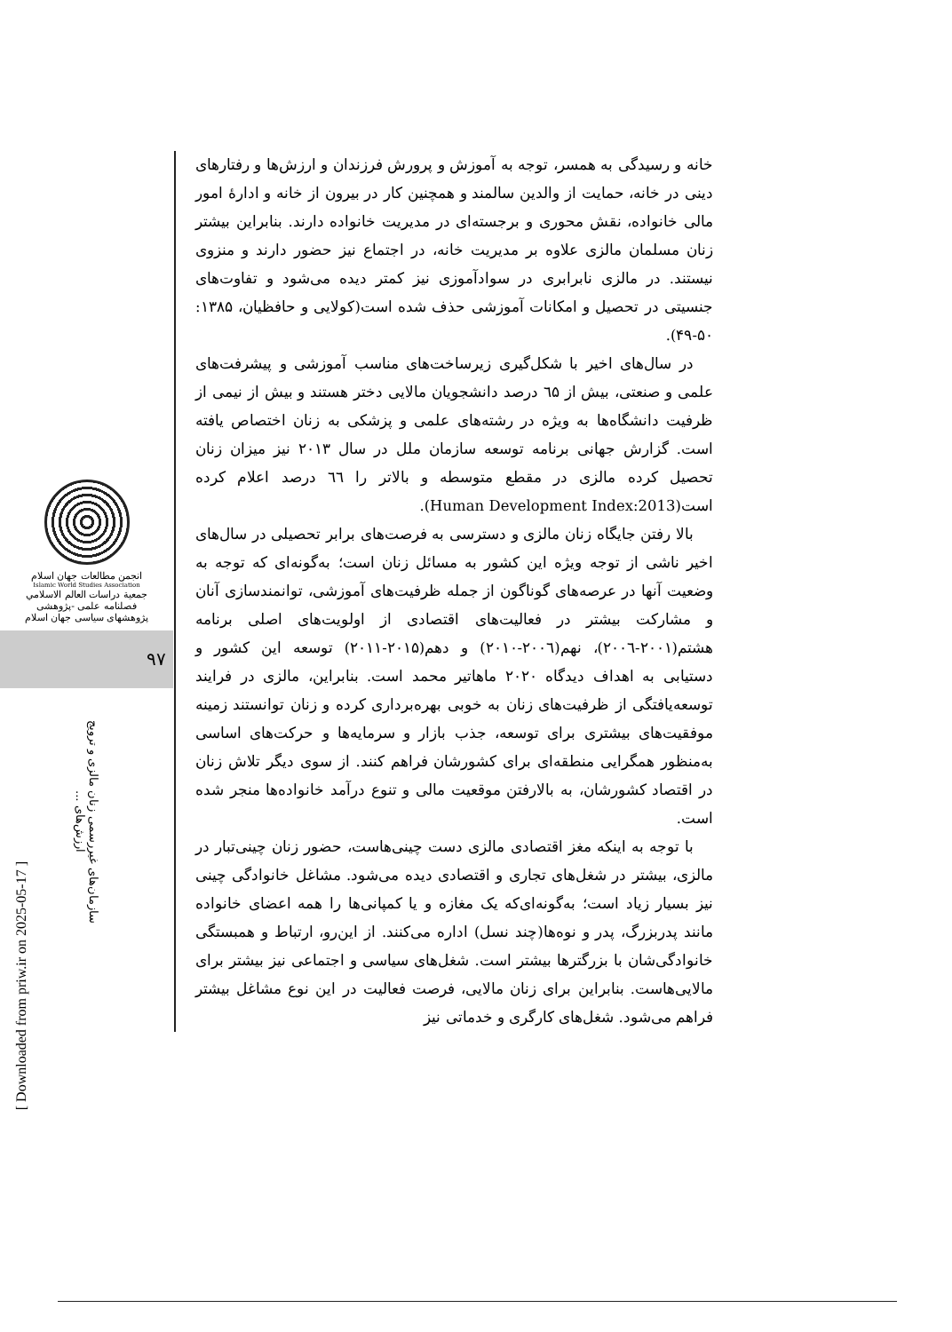[ Downloaded from priw.ir on 2025-05-17 ]
انجمن مطالعات جهان اسلام
Islamic World Studies Association
جمعية دراسات العالم الاسلامي
فصلنامه علمی -پژوهشی
پژوهشهای سیاسی جهان اسلام
۹۷
سازمان‌های غیررسمی زنان مالزی و ترویج ارزش‌های ...
خانه و رسیدگی به همسر، توجه به آموزش و پرورش فرزندان و ارزش‌ها و رفتارهای دینی در خانه، حمایت از والدین سالمند و همچنین کار در بیرون از خانه و ادارهٔ امور مالی خانواده، نقش محوری و برجسته‌ای در مدیریت خانواده دارند. بنابراین بیشتر زنان مسلمان مالزی علاوه بر مدیریت خانه، در اجتماع نیز حضور دارند و منزوی نیستند. در مالزی نابرابری در سوادآموزی نیز کمتر دیده می‌شود و تفاوت‌های جنسیتی در تحصیل و امکانات آموزشی حذف شده است(کولایی و حافظیان، ۱۳۸۵: ۵۰-۴۹).
در سال‌های اخیر با شکل‌گیری زیرساخت‌های مناسب آموزشی و پیشرفت‌های علمی و صنعتی، بیش از ٦۵ درصد دانشجویان مالایی دختر هستند و بیش از نیمی از ظرفیت دانشگاه‌ها به ویژه در رشته‌های علمی و پزشکی به زنان اختصاص یافته است. گزارش جهانی برنامه توسعه سازمان ملل در سال ۲۰۱۳ نیز میزان زنان تحصیل کرده مالزی در مقطع متوسطه و بالاتر را ٦٦ درصد اعلام کرده است(Human Development Index:2013).
بالا رفتن جایگاه زنان مالزی و دسترسی به فرصت‌های برابر تحصیلی در سال‌های اخیر ناشی از توجه ویژه این کشور به مسائل زنان است؛ به‌گونه‌ای که توجه به وضعیت آنها در عرصه‌های گوناگون از جمله ظرفیت‌های آموزشی، توانمندسازی آنان و مشارکت بیشتر در فعالیت‌های اقتصادی از اولویت‌های اصلی برنامه هشتم(۲۰۰۱-۲۰۰٦)، نهم(۲۰۰٦-۲۰۱۰) و دهم(۲۰۱۵-۲۰۱۱) توسعه این کشور و دستیابی به اهداف دیدگاه ۲۰۲۰ ماهاتیر محمد است. بنابراین، مالزی در فرایند توسعه‌یافتگی از ظرفیت‌های زنان به خوبی بهره‌برداری کرده و زنان توانستند زمینه موفقیت‌های بیشتری برای توسعه، جذب بازار و سرمایه‌ها و حرکت‌های اساسی به‌منظور همگرایی منطقه‌ای برای کشورشان فراهم کنند. از سوی دیگر تلاش زنان در اقتصاد کشورشان، به بالارفتن موقعیت مالی و تنوع درآمد خانواده‌ها منجر شده است.
با توجه به اینکه مغز اقتصادی مالزی دست چینی‌هاست، حضور زنان چینی‌تبار در مالزی، بیشتر در شغل‌های تجاری و اقتصادی دیده می‌شود. مشاغل خانوادگی چینی نیز بسیار زیاد است؛ به‌گونه‌ای‌که یک مغازه و یا کمپانی‌ها را همه اعضای خانواده مانند پدربزرگ، پدر و نوه‌ها(چند نسل) اداره می‌کنند. از این‌رو، ارتباط و همبستگی خانوادگی‌شان با بزرگترها بیشتر است. شغل‌های سیاسی و اجتماعی نیز بیشتر برای مالایی‌هاست. بنابراین برای زنان مالایی، فرصت فعالیت در این نوع مشاغل بیشتر فراهم می‌شود. شغل‌های کارگری و خدماتی نیز